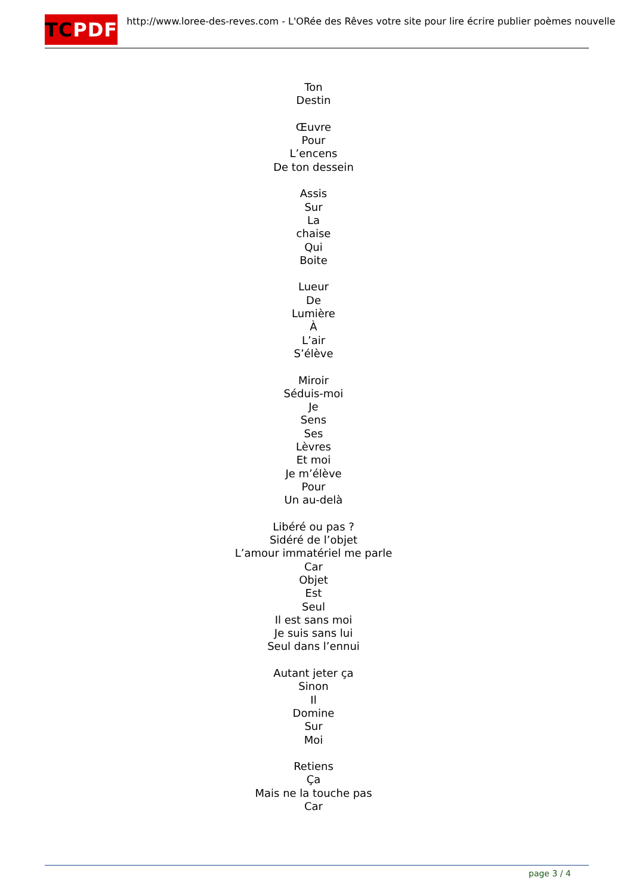TC PDF
http://www.loree-des-reves.com - L'ORée des Rêves votre site pour lire écrire publier poèmes nouvelle
Ton
Destin
Œuvre
Pour
L’encens
De ton dessein
Assis
Sur
La
chaise
Qui
Boite
Lueur
De
Lumière
À
L’air
S’élève
Miroir
Séduis-moi
Je
Sens
Ses
Lèvres
Et moi
Je m’élève
Pour
Un au-delà
Libéré ou pas ?
Sidéré de l’objet
L’amour immatériel me parle
Car
Objet
Est
Seul
Il est sans moi
Je suis sans lui
Seul dans l’ennui
Autant jeter ça
Sinon
Il
Domine
Sur
Moi
Retiens
Ça
Mais ne la touche pas
Car
page 3 / 4